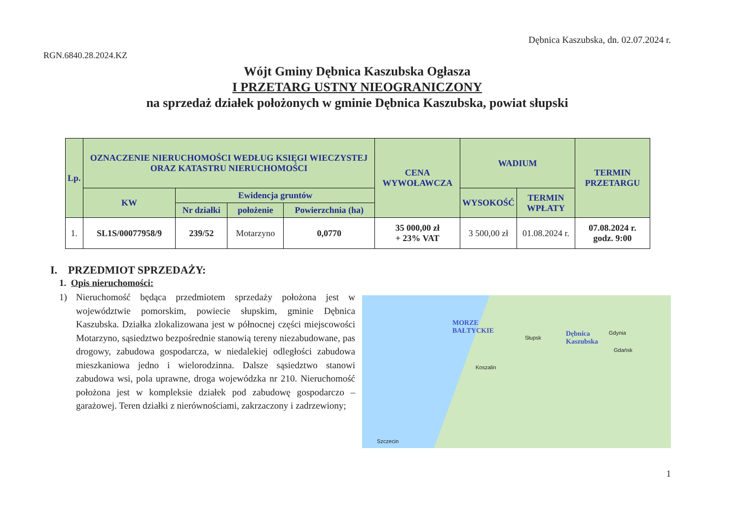Dębnica Kaszubska, dn. 02.07.2024 r.
RGN.6840.28.2024.KZ
Wójt Gminy Dębnica Kaszubska Ogłasza
I PRZETARG USTNY NIEOGRANICZONY
na sprzedaż działek położonych w gminie Dębnica Kaszubska, powiat słupski
| Lp. | OZNACZENIE NIERUCHOMOŚCI WEDŁUG KSIĘGI WIECZYSTEJ ORAZ KATASTRU NIERUCHOMOŚCI | | | | CENA WYWOŁAWCZA | WADIUM | | TERMIN PRZETARGU |
| --- | --- | --- | --- | --- | --- | --- | --- | --- |
| | KW | Ewidencja gruntów | | | | WYSOKOŚĆ | TERMIN WPŁATY | |
| | | Nr działki | położenie | Powierzchnia (ha) | | | | |
| 1. | SL1S/00077958/9 | 239/52 | Motarzyno | 0,0770 | 35 000,00 zł + 23% VAT | 3 500,00 zł | 01.08.2024 r. | 07.08.2024 r. godz. 9:00 |
I. PRZEDMIOT SPRZEDAŻY:
1. Opis nieruchomości:
1) Nieruchomość będąca przedmiotem sprzedaży położona jest w województwie pomorskim, powiecie słupskim, gminie Dębnica Kaszubska. Działka zlokalizowana jest w północnej części miejscowości Motarzyno, sąsiedztwo bezpośrednie stanowią tereny niezabudowane, pas drogowy, zabudowa gospodarcza, w niedalekiej odległości zabudowa mieszkaniowa jedno i wielorodzinna. Dalsze sąsiedztwo stanowi zabudowa wsi, pola uprawne, droga wojewódzka nr 210. Nieruchomość położona jest w kompleksie działek pod zabudowę gospodarczo – garażowej. Teren działki z nierównościami, zakrzaczony i zadrzewiony;
MORZE
BAŁTYCKIE Dębnica
Kaszubska
Gdynia
Gdańsk
Słupsk
Koszalin
Szczecin
1